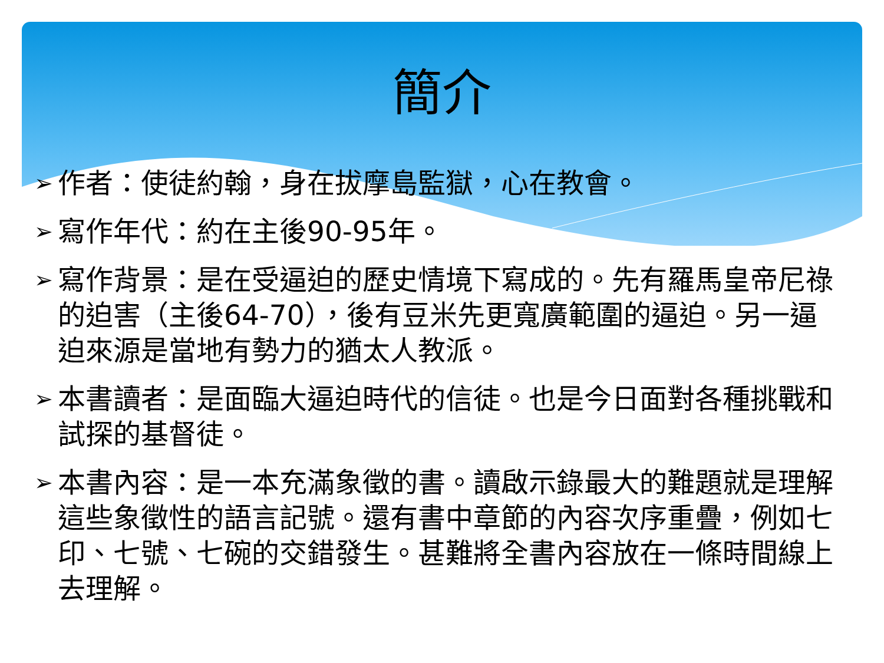簡介
➢ 作者：使徒約翰，身在拔摩島監獄，心在教會。
➢ 寫作年代：約在主後90-95年。
➢ 寫作背景：是在受逼迫的歷史情境下寫成的。先有羅馬皇帝尼祿的迫害（主後64-70），後有豆米先更寬廣範圍的逼迫。另一逼迫來源是當地有勢力的猶太人教派。
➢ 本書讀者：是面臨大逼迫時代的信徒。也是今日面對各種挑戰和試探的基督徒。
➢ 本書內容：是一本充滿象徵的書。讀啟示錄最大的難題就是理解這些象徵性的語言記號。還有書中章節的內容次序重疊，例如七印、七號、七碗的交錯發生。甚難將全書內容放在一條時間線上去理解。